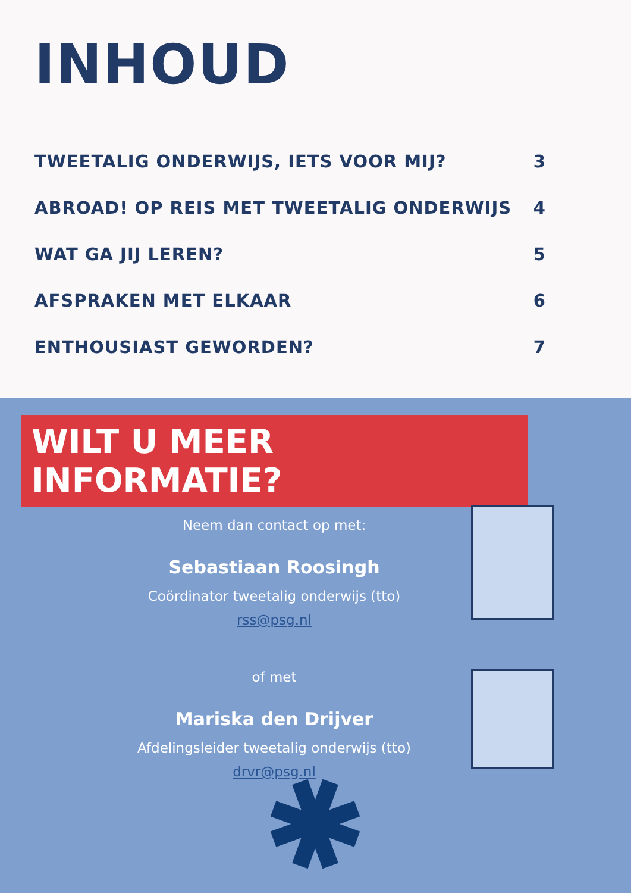INHOUD
TWEETALIG ONDERWIJS, IETS VOOR MIJ? 3
ABROAD! OP REIS MET TWEETALIG ONDERWIJS 4
WAT GA JIJ LEREN? 5
AFSPRAKEN MET ELKAAR 6
ENTHOUSIAST GEWORDEN? 7
WILT U MEER INFORMATIE?
Neem dan contact op met:
Sebastiaan Roosingh
Coördinator tweetalig onderwijs (tto)
rss@psg.nl
of met
Mariska den Drijver
Afdelingsleider tweetalig onderwijs (tto)
drvr@psg.nl